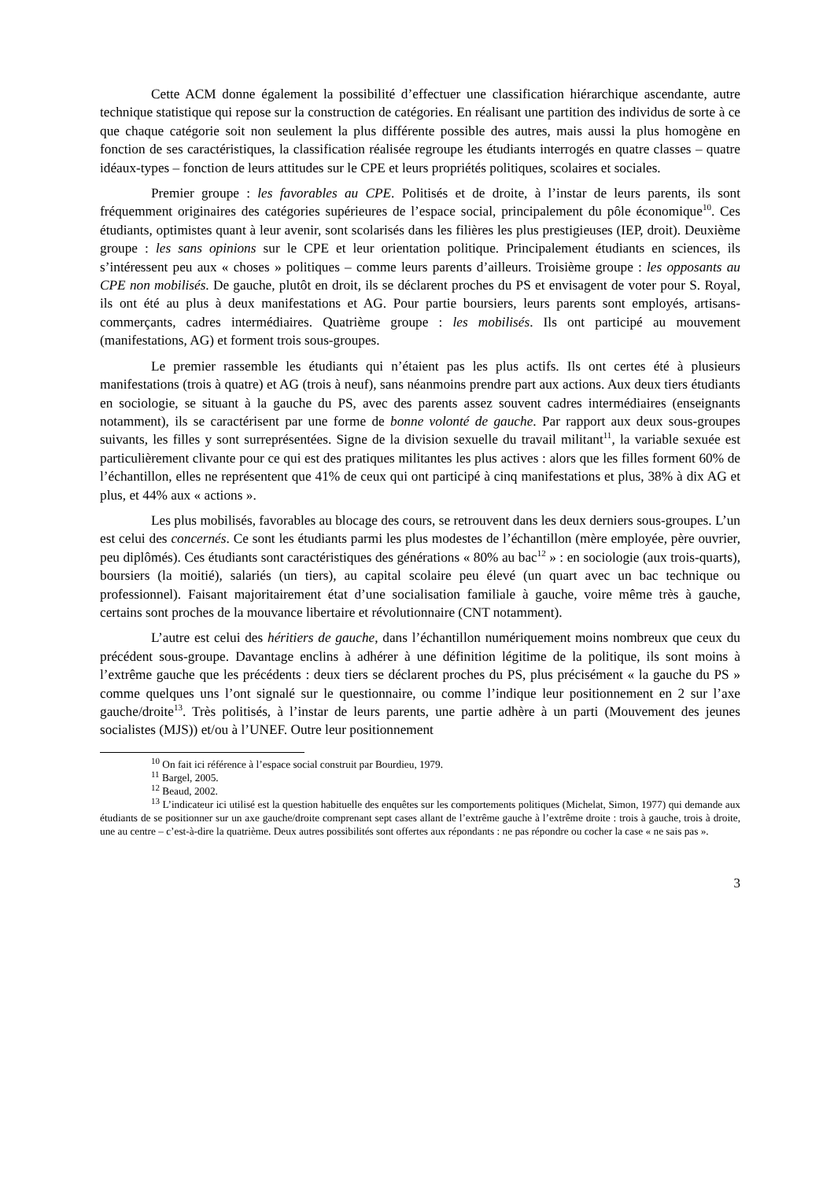Cette ACM donne également la possibilité d’effectuer une classification hiérarchique ascendante, autre technique statistique qui repose sur la construction de catégories. En réalisant une partition des individus de sorte à ce que chaque catégorie soit non seulement la plus différente possible des autres, mais aussi la plus homogène en fonction de ses caractéristiques, la classification réalisée regroupe les étudiants interrogés en quatre classes – quatre idéaux-types – fonction de leurs attitudes sur le CPE et leurs propriétés politiques, scolaires et sociales.
Premier groupe : les favorables au CPE. Politisés et de droite, à l’instar de leurs parents, ils sont fréquemment originaires des catégories supérieures de l’espace social, principalement du pôle économique<sup>10</sup>. Ces étudiants, optimistes quant à leur avenir, sont scolarisés dans les filières les plus prestigieuses (IEP, droit). Deuxième groupe : les sans opinions sur le CPE et leur orientation politique. Principalement étudiants en sciences, ils s’intéressent peu aux « choses » politiques – comme leurs parents d’ailleurs. Troisième groupe : les opposants au CPE non mobilisés. De gauche, plutôt en droit, ils se déclarent proches du PS et envisagent de voter pour S. Royal, ils ont été au plus à deux manifestations et AG. Pour partie boursiers, leurs parents sont employés, artisans-commerçants, cadres intermédiaires. Quatrième groupe : les mobilisés. Ils ont participé au mouvement (manifestations, AG) et forment trois sous-groupes.
Le premier rassemble les étudiants qui n’étaient pas les plus actifs. Ils ont certes été à plusieurs manifestations (trois à quatre) et AG (trois à neuf), sans néanmoins prendre part aux actions. Aux deux tiers étudiants en sociologie, se situant à la gauche du PS, avec des parents assez souvent cadres intermédiaires (enseignants notamment), ils se caractérisent par une forme de bonne volonté de gauche. Par rapport aux deux sous-groupes suivants, les filles y sont surreprésentées. Signe de la division sexuelle du travail militant<sup>11</sup>, la variable sexuée est particulièrement clivante pour ce qui est des pratiques militantes les plus actives : alors que les filles forment 60% de l’échantillon, elles ne représentent que 41% de ceux qui ont participé à cinq manifestations et plus, 38% à dix AG et plus, et 44% aux « actions ».
Les plus mobilisés, favorables au blocage des cours, se retrouvent dans les deux derniers sous-groupes. L’un est celui des concernés. Ce sont les étudiants parmi les plus modestes de l’échantillon (mère employée, père ouvrier, peu diplômés). Ces étudiants sont caractéristiques des générations « 80% au bac<sup>12</sup> » : en sociologie (aux trois-quarts), boursiers (la moitié), salariés (un tiers), au capital scolaire peu élevé (un quart avec un bac technique ou professionnel). Faisant majoritairement état d’une socialisation familiale à gauche, voire même très à gauche, certains sont proches de la mouvance libertaire et révolutionnaire (CNT notamment).
L’autre est celui des héritiers de gauche, dans l’échantillon numériquement moins nombreux que ceux du précédent sous-groupe. Davantage enclins à adhérer à une définition légitime de la politique, ils sont moins à l’extrême gauche que les précédents : deux tiers se déclarent proches du PS, plus précisément « la gauche du PS » comme quelques uns l’ont signalé sur le questionnaire, ou comme l’indique leur positionnement en 2 sur l’axe gauche/droite<sup>13</sup>. Très politisés, à l’instar de leurs parents, une partie adhère à un parti (Mouvement des jeunes socialistes (MJS)) et/ou à l’UNEF. Outre leur positionnement
<sup>10</sup> On fait ici référence à l’espace social construit par Bourdieu, 1979.
<sup>11</sup> Bargel, 2005.
<sup>12</sup> Beaud, 2002.
<sup>13</sup> L’indicateur ici utilisé est la question habituelle des enquêtes sur les comportements politiques (Michelat, Simon, 1977) qui demande aux étudiants de se positionner sur un axe gauche/droite comprenant sept cases allant de l’extrême gauche à l’extrême droite : trois à gauche, trois à droite, une au centre – c’est-à-dire la quatrième. Deux autres possibilités sont offertes aux répondants : ne pas répondre ou cocher la case « ne sais pas ».
3